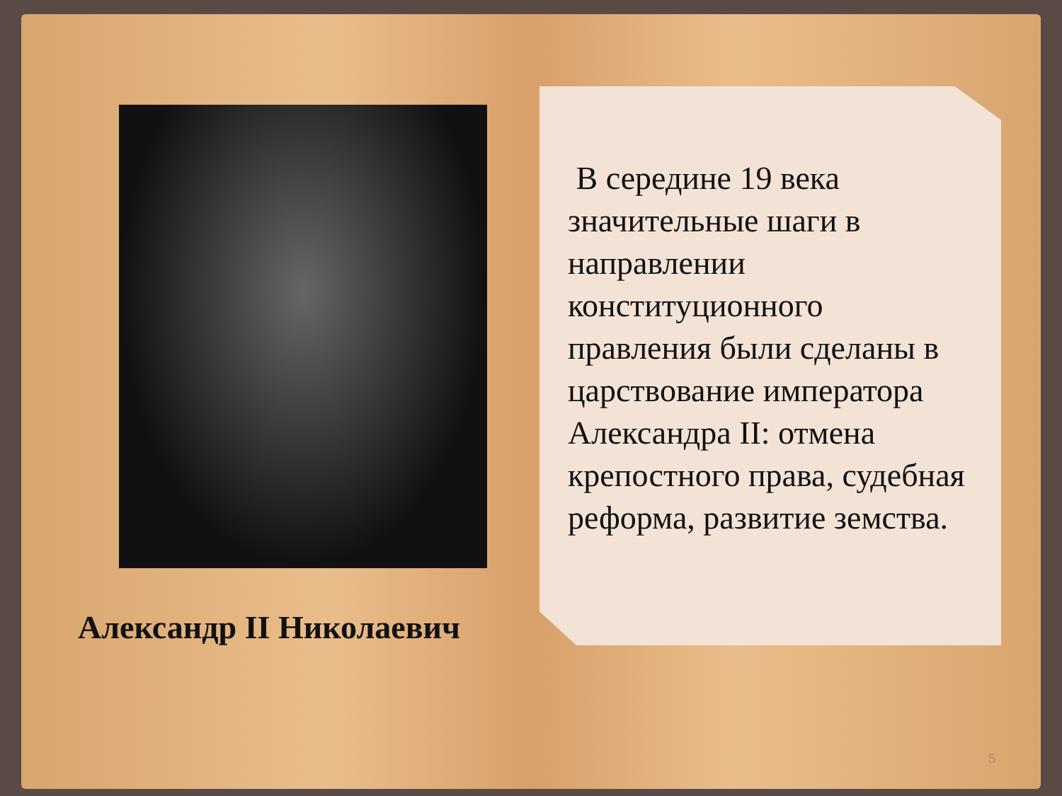Александр II Николаевич
В середине 19 века значительные шаги в направлении конституционного правления были сделаны в царствование императора Александра II: отмена крепостного права, судебная реформа, развитие земства.
5